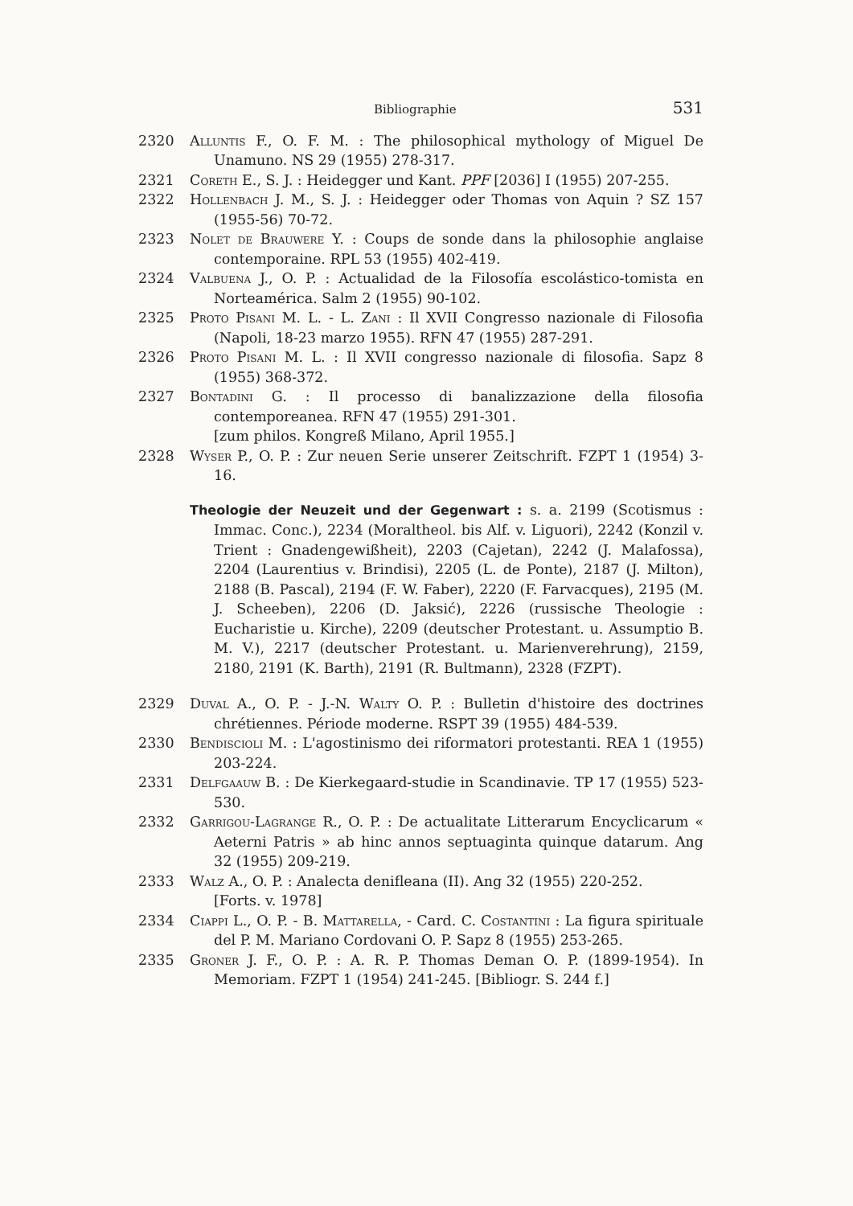Bibliographie 531
2320 Alluntis F., O. F. M. : The philosophical mythology of Miguel De Unamuno. NS 29 (1955) 278-317.
2321 Coreth E., S. J. : Heidegger und Kant. PPF [2036] I (1955) 207-255.
2322 Hollenbach J. M., S. J. : Heidegger oder Thomas von Aquin ? SZ 157 (1955-56) 70-72.
2323 Nolet de Brauwere Y. : Coups de sonde dans la philosophie anglaise contemporaine. RPL 53 (1955) 402-419.
2324 Valbuena J., O. P. : Actualidad de la Filosofía escolástico-tomista en Norteamérica. Salm 2 (1955) 90-102.
2325 Proto Pisani M. L. - L. Zani : Il XVII Congresso nazionale di Filosofia (Napoli, 18-23 marzo 1955). RFN 47 (1955) 287-291.
2326 Proto Pisani M. L. : Il XVII congresso nazionale di filosofia. Sapz 8 (1955) 368-372.
2327 Bontadini G. : Il processo di banalizzazione della filosofia contemporeanea. RFN 47 (1955) 291-301.
[zum philos. Kongreß Milano, April 1955.]
2328 Wyser P., O. P. : Zur neuen Serie unserer Zeitschrift. FZPT 1 (1954) 3-16.
Theologie der Neuzeit und der Gegenwart : s. a. 2199 (Scotismus : Immac. Conc.), 2234 (Moraltheol. bis Alf. v. Liguori), 2242 (Konzil v. Trient : Gnadengewißheit), 2203 (Cajetan), 2242 (J. Malafossa), 2204 (Laurentius v. Brindisi), 2205 (L. de Ponte), 2187 (J. Milton), 2188 (B. Pascal), 2194 (F. W. Faber), 2220 (F. Farvacques), 2195 (M. J. Scheeben), 2206 (D. Jaksić), 2226 (russische Theologie : Eucharistie u. Kirche), 2209 (deutscher Protestant. u. Assumptio B. M. V.), 2217 (deutscher Protestant. u. Marienverehrung), 2159, 2180, 2191 (K. Barth), 2191 (R. Bultmann), 2328 (FZPT).
2329 Duval A., O. P. - J.-N. Walty O. P. : Bulletin d'histoire des doctrines chrétiennes. Période moderne. RSPT 39 (1955) 484-539.
2330 Bendiscioli M. : L'agostinismo dei riformatori protestanti. REA 1 (1955) 203-224.
2331 Delfgaauw B. : De Kierkegaard-studie in Scandinavie. TP 17 (1955) 523-530.
2332 Garrigou-Lagrange R., O. P. : De actualitate Litterarum Encyclicarum « Aeterni Patris » ab hinc annos septuaginta quinque datarum. Ang 32 (1955) 209-219.
2333 Walz A., O. P. : Analecta denifleana (II). Ang 32 (1955) 220-252.
[Forts. v. 1978]
2334 Ciappi L., O. P. - B. Mattarella, - Card. C. Costantini : La figura spirituale del P. M. Mariano Cordovani O. P. Sapz 8 (1955) 253-265.
2335 Groner J. F., O. P. : A. R. P. Thomas Deman O. P. (1899-1954). In Memoriam. FZPT 1 (1954) 241-245. [Bibliogr. S. 244 f.]